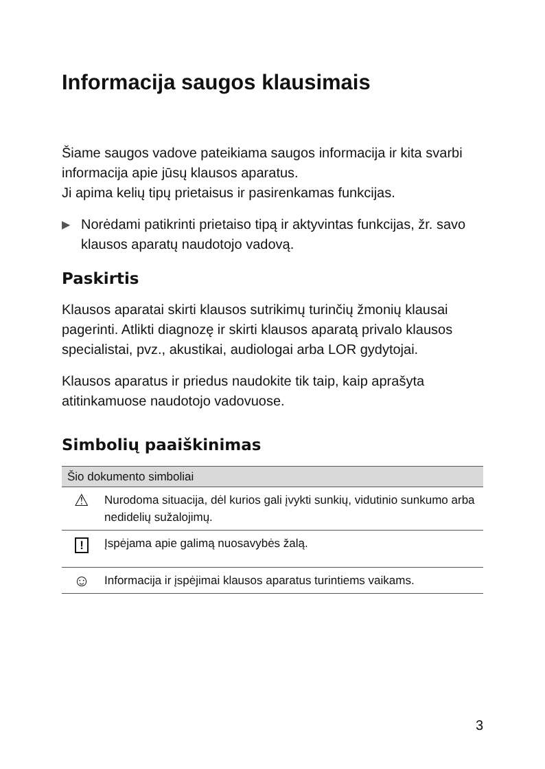Informacija saugos klausimais
Šiame saugos vadove pateikiama saugos informacija ir kita svarbi informacija apie jūsų klausos aparatus.
Ji apima kelių tipų prietaisus ir pasirenkamas funkcijas.
▶ Norėdami patikrinti prietaiso tipą ir aktyvintas funkcijas, žr. savo klausos aparatų naudotojo vadovą.
Paskirtis
Klausos aparatai skirti klausos sutrikimų turinčių žmonių klausai pagerinti. Atlikti diagnozę ir skirti klausos aparatą privalo klausos specialistai, pvz., akustikai, audiologai arba LOR gydytojai.
Klausos aparatus ir priedus naudokite tik taip, kaip aprašyta atitinkamuose naudotojo vadovuose.
Simbolių paaiškinimas
| Šio dokumento simboliai | |
| --- | --- |
| ⚠ | Nurodoma situacija, dėl kurios gali įvykti sunkių, vidutinio sunkumo arba nedidelių sužalojimų. |
| ! | Įspėjama apie galimą nuosavybės žalą. |
| ☺ | Informacija ir įspėjimai klausos aparatus turintiems vaikams. |
3